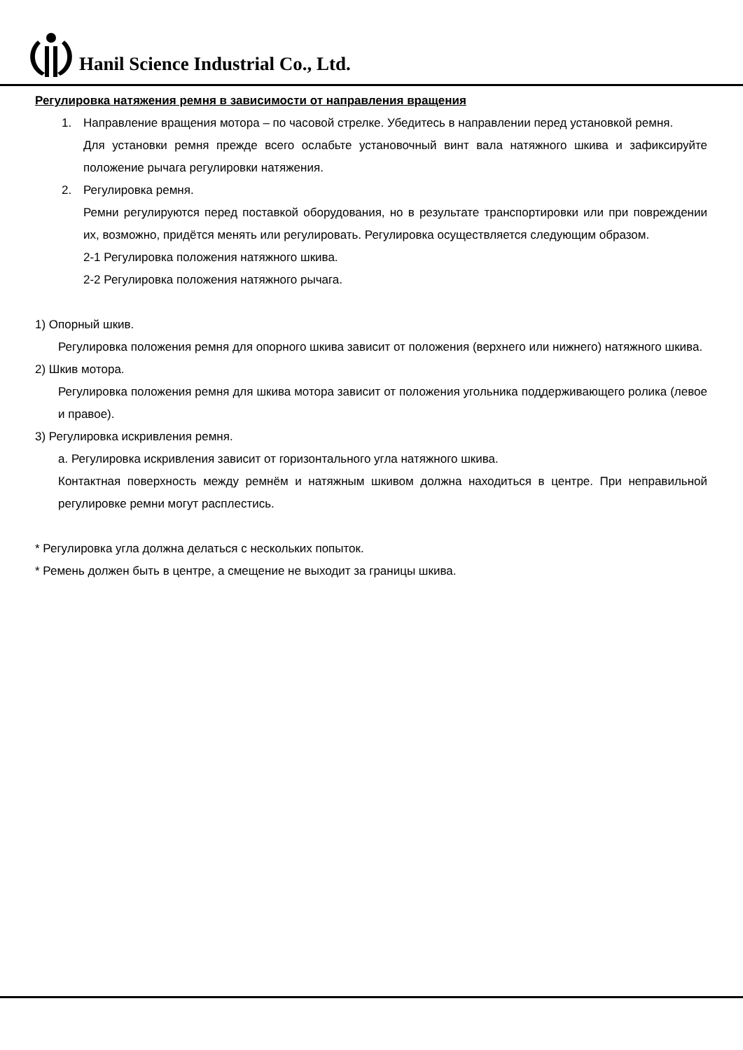Hanil Science Industrial Co., Ltd.
Регулировка натяжения ремня в зависимости от направления вращения
1. Направление вращения мотора – по часовой стрелке. Убедитесь в направлении перед установкой ремня.
Для установки ремня прежде всего ослабьте установочный винт вала натяжного шкива и зафиксируйте положение рычага регулировки натяжения.
2. Регулировка ремня.
Ремни регулируются перед поставкой оборудования, но в результате транспортировки или при повреждении их, возможно, придётся менять или регулировать. Регулировка осуществляется следующим образом.
2-1 Регулировка положения натяжного шкива.
2-2 Регулировка положения натяжного рычага.
1) Опорный шкив.
Регулировка положения ремня для опорного шкива зависит от положения (верхнего или нижнего) натяжного шкива.
2) Шкив мотора.
Регулировка положения ремня для шкива мотора зависит от положения угольника поддерживающего ролика (левое и правое).
3) Регулировка искривления ремня.
a. Регулировка искривления зависит от горизонтального угла натяжного шкива.
Контактная поверхность между ремнём и натяжным шкивом должна находиться в центре. При неправильной регулировке ремни могут расплестись.
* Регулировка угла должна делаться с нескольких попыток.
* Ремень должен быть в центре, а смещение не выходит за границы шкива.